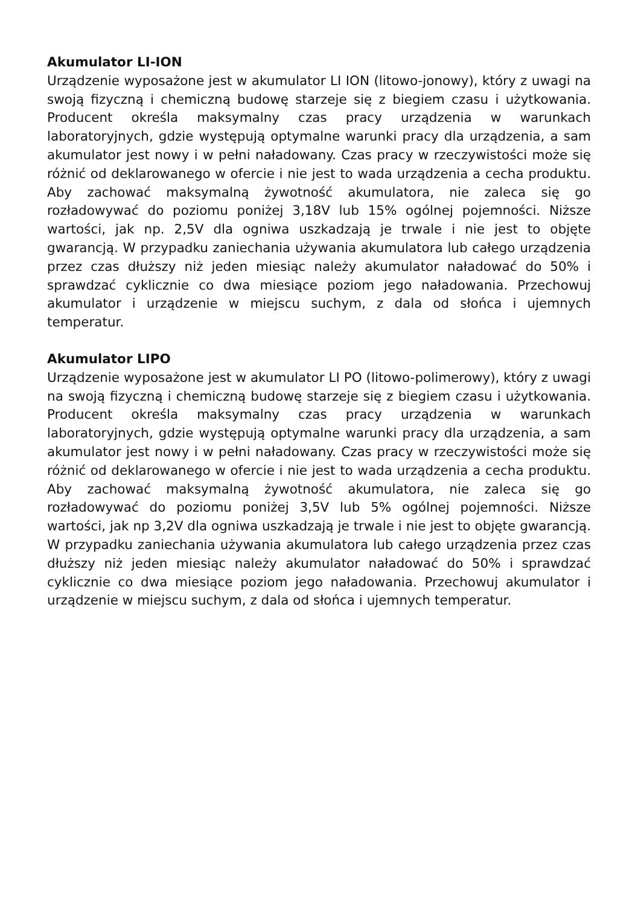Akumulator LI-ION
Urządzenie wyposażone jest w akumulator LI ION (litowo-jonowy), który z uwagi na swoją fizyczną i chemiczną budowę starzeje się z biegiem czasu i użytkowania. Producent określa maksymalny czas pracy urządzenia w warunkach laboratoryjnych, gdzie występują optymalne warunki pracy dla urządzenia, a sam akumulator jest nowy i w pełni naładowany. Czas pracy w rzeczywistości może się różnić od deklarowanego w ofercie i nie jest to wada urządzenia a cecha produktu. Aby zachować maksymalną żywotność akumulatora, nie zaleca się go rozładowywać do poziomu poniżej 3,18V lub 15% ogólnej pojemności. Niższe wartości, jak np. 2,5V dla ogniwa uszkadzają je trwale i nie jest to objęte gwarancją. W przypadku zaniechania używania akumulatora lub całego urządzenia przez czas dłuższy niż jeden miesiąc należy akumulator naładować do 50% i sprawdzać cyklicznie co dwa miesiące poziom jego naładowania. Przechowuj akumulator i urządzenie w miejscu suchym, z dala od słońca i ujemnych temperatur.
Akumulator LIPO
Urządzenie wyposażone jest w akumulator LI PO (litowo-polimerowy), który z uwagi na swoją fizyczną i chemiczną budowę starzeje się z biegiem czasu i użytkowania. Producent określa maksymalny czas pracy urządzenia w warunkach laboratoryjnych, gdzie występują optymalne warunki pracy dla urządzenia, a sam akumulator jest nowy i w pełni naładowany. Czas pracy w rzeczywistości może się różnić od deklarowanego w ofercie i nie jest to wada urządzenia a cecha produktu. Aby zachować maksymalną żywotność akumulatora, nie zaleca się go rozładowywać do poziomu poniżej 3,5V lub 5% ogólnej pojemności. Niższe wartości, jak np 3,2V dla ogniwa uszkadzają je trwale i nie jest to objęte gwarancją. W przypadku zaniechania używania akumulatora lub całego urządzenia przez czas dłuższy niż jeden miesiąc należy akumulator naładować do 50% i sprawdzać cyklicznie co dwa miesiące poziom jego naładowania. Przechowuj akumulator i urządzenie w miejscu suchym, z dala od słońca i ujemnych temperatur.